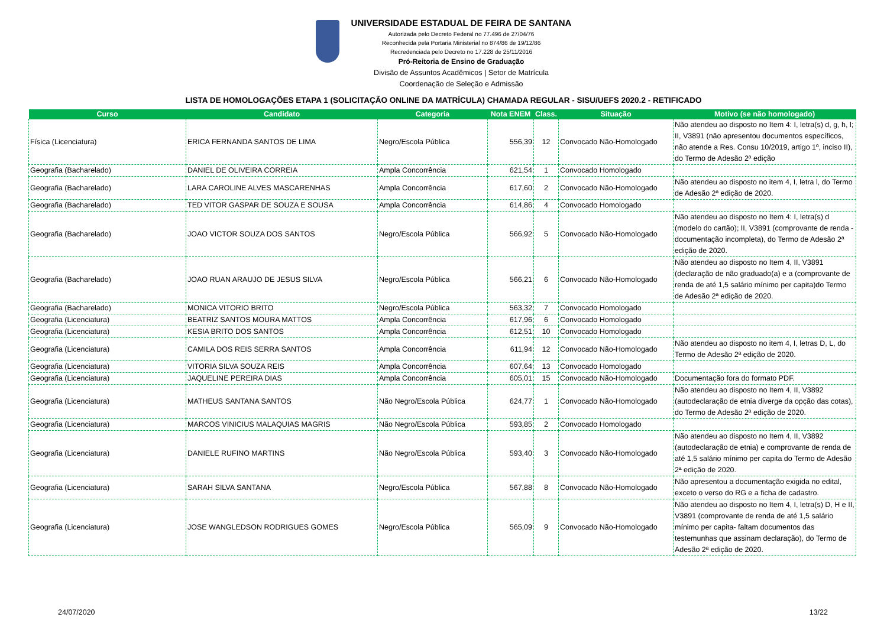UNIVERSIDADE ESTADUAL DE FEIRA DE SANTANA
Autorizada pelo Decreto Federal no 77.496 de 27/04/76
Reconhecida pela Portaria Ministerial no 874/86 de 19/12/86
Recredenciada pelo Decreto no 17.228 de 25/11/2016
Pró-Reitoria de Ensino de Graduação
Divisão de Assuntos Acadêmicos | Setor de Matrícula
Coordenação de Seleção e Admissão
LISTA DE HOMOLOGAÇÕES ETAPA 1 (SOLICITAÇÃO ONLINE DA MATRÍCULA) CHAMADA REGULAR - SISU/UEFS 2020.2 - RETIFICADO
| Curso | Candidato | Categoria | Nota ENEM | Class. | Situação | Motivo (se não homologado) |
| --- | --- | --- | --- | --- | --- | --- |
| Física (Licenciatura) | ERICA FERNANDA SANTOS DE LIMA | Negro/Escola Pública | 556,39 | 12 | Convocado Não-Homologado | Não atendeu ao disposto no Item 4: I, letra(s) d, g, h, l; II, V3891 (não apresentou documentos específicos, não atende a Res. Consu 10/2019, artigo 1º, inciso II), do Termo de Adesão 2ª edição |
| Geografia (Bacharelado) | DANIEL DE OLIVEIRA CORREIA | Ampla Concorrência | 621,54 | 1 | Convocado Homologado | |
| Geografia (Bacharelado) | LARA CAROLINE ALVES MASCARENHAS | Ampla Concorrência | 617,60 | 2 | Convocado Não-Homologado | Não atendeu ao disposto no item 4, I, letra l, do Termo de Adesão 2ª edição de 2020. |
| Geografia (Bacharelado) | TED VITOR GASPAR DE SOUZA E SOUSA | Ampla Concorrência | 614,86 | 4 | Convocado Homologado | |
| Geografia (Bacharelado) | JOAO VICTOR SOUZA DOS SANTOS | Negro/Escola Pública | 566,92 | 5 | Convocado Não-Homologado | Não atendeu ao disposto no Item 4: I, letra(s) d (modelo do cartão); II, V3891 (comprovante de renda - documentação incompleta), do Termo de Adesão 2ª edição de 2020. |
| Geografia (Bacharelado) | JOAO RUAN ARAUJO DE JESUS SILVA | Negro/Escola Pública | 566,21 | 6 | Convocado Não-Homologado | Não atendeu ao disposto no Item 4, II, V3891 (declaração de não graduado(a) e a (comprovante de renda de até 1,5 salário mínimo per capita)do Termo de Adesão 2ª edição de 2020. |
| Geografia (Bacharelado) | MONICA VITORIO BRITO | Negro/Escola Pública | 563,32 | 7 | Convocado Homologado | |
| Geografia (Licenciatura) | BEATRIZ SANTOS MOURA MATTOS | Ampla Concorrência | 617,96 | 6 | Convocado Homologado | |
| Geografia (Licenciatura) | KESIA BRITO DOS SANTOS | Ampla Concorrência | 612,51 | 10 | Convocado Homologado | |
| Geografia (Licenciatura) | CAMILA DOS REIS SERRA SANTOS | Ampla Concorrência | 611,94 | 12 | Convocado Não-Homologado | Não atendeu ao disposto no item 4, I, letras D, L, do Termo de Adesão 2ª edição de 2020. |
| Geografia (Licenciatura) | VITORIA SILVA SOUZA REIS | Ampla Concorrência | 607,64 | 13 | Convocado Homologado | |
| Geografia (Licenciatura) | JAQUELINE PEREIRA DIAS | Ampla Concorrência | 605,01 | 15 | Convocado Não-Homologado | Documentação fora do formato PDF. |
| Geografia (Licenciatura) | MATHEUS SANTANA SANTOS | Não Negro/Escola Pública | 624,77 | 1 | Convocado Não-Homologado | Não atendeu ao disposto no Item 4, II, V3892 (autodeclaração de etnia diverge da opção das cotas), do Termo de Adesão 2ª edição de 2020. |
| Geografia (Licenciatura) | MARCOS VINICIUS MALAQUIAS MAGRIS | Não Negro/Escola Pública | 593,85 | 2 | Convocado Homologado | |
| Geografia (Licenciatura) | DANIELE RUFINO MARTINS | Não Negro/Escola Pública | 593,40 | 3 | Convocado Não-Homologado | Não atendeu ao disposto no Item 4, II, V3892 (autodeclaração de etnia) e comprovante de renda de até 1,5 salário mínimo per capita do Termo de Adesão 2ª edição de 2020. |
| Geografia (Licenciatura) | SARAH SILVA SANTANA | Negro/Escola Pública | 567,88 | 8 | Convocado Não-Homologado | Não apresentou a documentação exigida no edital, exceto o verso do RG e a ficha de cadastro. |
| Geografia (Licenciatura) | JOSE WANGLEDSON RODRIGUES GOMES | Negro/Escola Pública | 565,09 | 9 | Convocado Não-Homologado | Não atendeu ao disposto no Item 4, I, letra(s) D, H e II, V3891 (comprovante de renda de até 1,5 salário mínimo per capita- faltam documentos das testemunhas que assinam declaração), do Termo de Adesão 2ª edição de 2020. |
24/07/2020 13/22